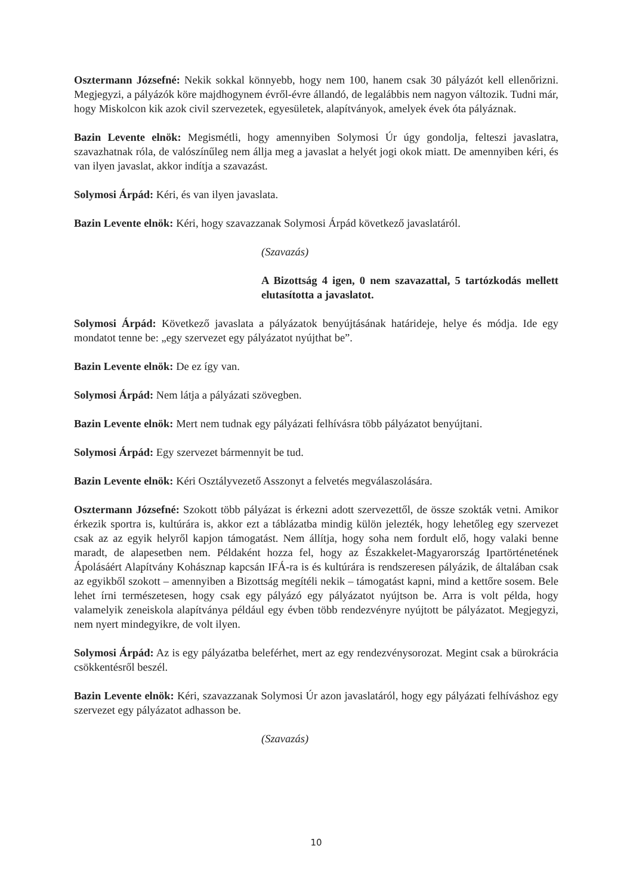Osztermann Józsefné: Nekik sokkal könnyebb, hogy nem 100, hanem csak 30 pályázót kell ellenőrizni. Megjegyzi, a pályázók köre majdhogynem évről-évre állandó, de legalábbis nem nagyon változik. Tudni már, hogy Miskolcon kik azok civil szervezetek, egyesületek, alapítványok, amelyek évek óta pályáznak.
Bazin Levente elnök: Megismétli, hogy amennyiben Solymosi Úr úgy gondolja, felteszi javaslatra, szavazhatnak róla, de valószínűleg nem állja meg a javaslat a helyét jogi okok miatt. De amennyiben kéri, és van ilyen javaslat, akkor indítja a szavazást.
Solymosi Árpád: Kéri, és van ilyen javaslata.
Bazin Levente elnök: Kéri, hogy szavazzanak Solymosi Árpád következő javaslatáról.
(Szavazás)
A Bizottság 4 igen, 0 nem szavazattal, 5 tartózkodás mellett elutasította a javaslatot.
Solymosi Árpád: Következő javaslata a pályázatok benyújtásának határideje, helye és módja. Ide egy mondatot tenne be: „egy szervezet egy pályázatot nyújthat be”.
Bazin Levente elnök: De ez így van.
Solymosi Árpád: Nem látja a pályázati szövegben.
Bazin Levente elnök: Mert nem tudnak egy pályázati felhívásra több pályázatot benyújtani.
Solymosi Árpád: Egy szervezet bármennyit be tud.
Bazin Levente elnök: Kéri Osztályvezető Asszonyt a felvetés megválaszolására.
Osztermann Józsefné: Szokott több pályázat is érkezni adott szervezettől, de össze szokták vetni. Amikor érkezik sportra is, kultúrára is, akkor ezt a táblázatba mindig külön jelezték, hogy lehetőleg egy szervezet csak az az egyik helyről kapjon támogatást. Nem állítja, hogy soha nem fordult elő, hogy valaki benne maradt, de alapesetben nem. Példaként hozza fel, hogy az Északkelet-Magyarország Ipartörténetének Ápolásáért Alapítvány Kohásznap kapcsán IFÁ-ra is és kultúrára is rendszeresen pályázik, de általában csak az egyikből szokott – amennyiben a Bizottság megítéli nekik – támogatást kapni, mind a kettőre sosem. Bele lehet írni természetesen, hogy csak egy pályázó egy pályázatot nyújtson be. Arra is volt példa, hogy valamelyik zeneiskola alapítványa például egy évben több rendezvényre nyújtott be pályázatot. Megjegyzi, nem nyert mindegyikre, de volt ilyen.
Solymosi Árpád: Az is egy pályázatba beleférhet, mert az egy rendezvénysorozat. Megint csak a bürokrácia csökkentésről beszél.
Bazin Levente elnök: Kéri, szavazzanak Solymosi Úr azon javaslatáról, hogy egy pályázati felhíváshoz egy szervezet egy pályázatot adhasson be.
(Szavazás)
10